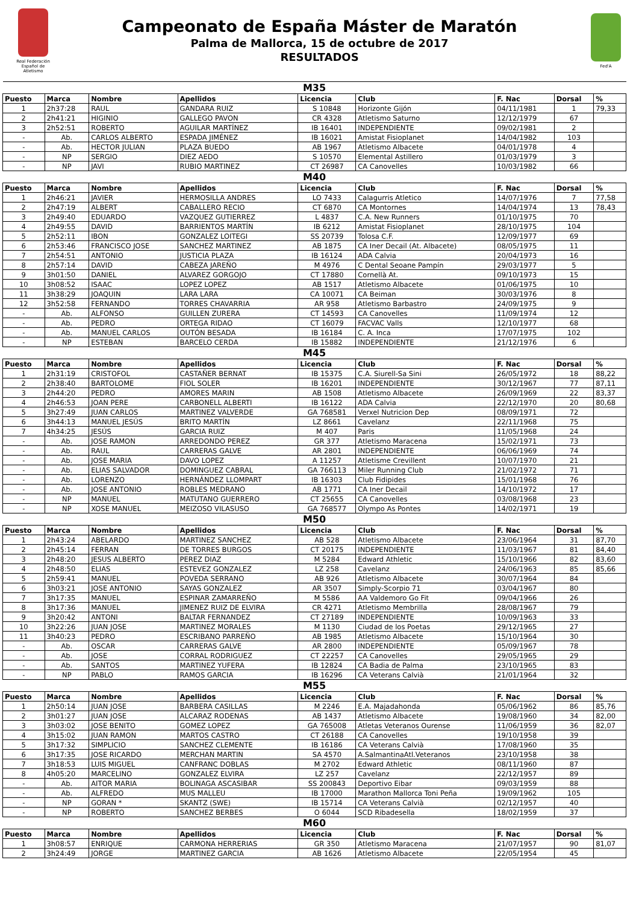Real Federación Español de Atletismo
Campeonato de España Máster de Maratón
Palma de Mallorca, 15 de octubre de 2017
RESULTADOS
Fed'A
| M35 | | | | | | | | |
| Puesto | Marca | Nombre | Apellidos | Licencia | Club | F. Nac | Dorsal | % |
| 1 | 2h37:28 | RAUL | GANDARA RUIZ | S 10848 | Horizonte Gijón | 04/11/1981 | 1 | 79,33 |
| 2 | 2h41:21 | HIGINIO | GALLEGO PAVON | CR 4328 | Atletismo Saturno | 12/12/1979 | 67 | |
| 3 | 2h52:51 | ROBERTO | AGUILAR MARTÍNEZ | IB 16401 | INDEPENDIENTE | 09/02/1981 | 2 | |
| - | Ab. | CARLOS ALBERTO | ESPADA JIMÉNEZ | IB 16021 | Amistat Fisioplanet | 14/04/1982 | 103 | |
| - | Ab. | HECTOR JULIAN | PLAZA BUEDO | AB 1967 | Atletismo Albacete | 04/01/1978 | 4 | |
| - | NP | SERGIO | DIEZ AEDO | S 10570 | Elemental Astillero | 01/03/1979 | 3 | |
| - | NP | JAVI | RUBIO MARTINEZ | CT 26987 | CA Canovelles | 10/03/1982 | 66 | |
| M40 | | | | | | | | |
| Puesto | Marca | Nombre | Apellidos | Licencia | Club | F. Nac | Dorsal | % |
| 1 | 2h46:21 | JAVIER | HERMOSILLA ANDRES | LO 7433 | Calagurris Atletico | 14/07/1976 | 7 | 77,58 |
| 2 | 2h47:19 | ALBERT | CABALLERO RECIO | CT 6870 | CA Montornes | 14/04/1974 | 13 | 78,43 |
| 3 | 2h49:40 | EDUARDO | VAZQUEZ GUTIERREZ | L 4837 | C.A. New Runners | 01/10/1975 | 70 | |
| 4 | 2h49:55 | DAVID | BARRIENTOS MARTÍN | IB 6212 | Amistat Fisioplanet | 28/10/1975 | 104 | |
| 5 | 2h52:11 | IBON | GONZALEZ LOITEGI | SS 20739 | Tolosa C.F. | 12/09/1977 | 69 | |
| 6 | 2h53:46 | FRANCISCO JOSE | SANCHEZ MARTINEZ | AB 1875 | CA Iner Decail (At. Albacete) | 08/05/1975 | 11 | |
| 7 | 2h54:51 | ANTONIO | JUSTICIA PLAZA | IB 16124 | ADA Calvia | 20/04/1973 | 16 | |
| 8 | 2h57:14 | DAVID | CABEZA JAREÑO | M 4976 | C Dental Seoane Pampín | 29/03/1977 | 5 | |
| 9 | 3h01:50 | DANIEL | ALVAREZ GORGOJO | CT 17880 | Cornellà At. | 09/10/1973 | 15 | |
| 10 | 3h08:52 | ISAAC | LOPEZ LOPEZ | AB 1517 | Atletismo Albacete | 01/06/1975 | 10 | |
| 11 | 3h38:29 | JOAQUIN | LARA LARA | CA 10071 | CA Beiman | 30/03/1976 | 8 | |
| 12 | 3h52:58 | FERNANDO | TORRES CHAVARRIA | AR 958 | Atletismo Barbastro | 24/09/1975 | 9 | |
| - | Ab. | ALFONSO | GUILLEN ZURERA | CT 14593 | CA Canovelles | 11/09/1974 | 12 | |
| - | Ab. | PEDRO | ORTEGA RIDAO | CT 16079 | FACVAC Valls | 12/10/1977 | 68 | |
| - | Ab. | MANUEL CARLOS | OUTÓN BESADA | IB 16184 | C. A. Inca | 17/07/1975 | 102 | |
| - | NP | ESTEBAN | BARCELO CERDA | IB 15882 | INDEPENDIENTE | 21/12/1976 | 6 | |
| M45 | | | | | | | | |
| Puesto | Marca | Nombre | Apellidos | Licencia | Club | F. Nac | Dorsal | % |
| 1 | 2h31:19 | CRISTOFOL | CASTAÑER BERNAT | IB 15375 | C.A. Siurell-Sa Sini | 26/05/1972 | 18 | 88,22 |
| 2 | 2h38:40 | BARTOLOME | FIOL SOLER | IB 16201 | INDEPENDIENTE | 30/12/1967 | 77 | 87,11 |
| 3 | 2h44:20 | PEDRO | AMORES MARIN | AB 1508 | Atletismo Albacete | 26/09/1969 | 22 | 83,37 |
| 4 | 2h46:53 | JOAN PERE | CARBONELL ALBERTI | IB 16122 | ADA Calvia | 22/12/1970 | 20 | 80,68 |
| 5 | 3h27:49 | JUAN CARLOS | MARTINEZ VALVERDE | GA 768581 | Verxel Nutricion Dep | 08/09/1971 | 72 | |
| 6 | 3h44:13 | MANUEL JESÚS | BRITO MARTÍN | LZ 8661 | Cavelanz | 22/11/1968 | 75 | |
| 7 | 4h34:25 | JESÚS | GARCIA RUIZ | M 407 | Paris | 11/05/1968 | 24 | |
| - | Ab. | JOSE RAMON | ARREDONDO PEREZ | GR 377 | Atletismo Maracena | 15/02/1971 | 73 | |
| - | Ab. | RAUL | CARRERAS GALVE | AR 2801 | INDEPENDIENTE | 06/06/1969 | 74 | |
| - | Ab. | JOSE MARIA | DAVO LOPEZ | A 11257 | Atletisme Crevillent | 10/07/1970 | 21 | |
| - | Ab. | ELIAS SALVADOR | DOMINGUEZ CABRAL | GA 766113 | Miler Running Club | 21/02/1972 | 71 | |
| - | Ab. | LORENZO | HERNÁNDEZ LLOMPART | IB 16303 | Club Fidipides | 15/01/1968 | 76 | |
| - | Ab. | JOSE ANTONIO | ROBLES MEDRANO | AB 1771 | CA Iner Decail | 14/10/1972 | 17 | |
| - | NP | MANUEL | MATUTANO GUERRERO | CT 25655 | CA Canovelles | 03/08/1968 | 23 | |
| - | NP | XOSE MANUEL | MEIZOSO VILASUSO | GA 768577 | Olympo As Pontes | 14/02/1971 | 19 | |
| M50 | | | | | | | | |
| Puesto | Marca | Nombre | Apellidos | Licencia | Club | F. Nac | Dorsal | % |
| 1 | 2h43:24 | ABELARDO | MARTINEZ SANCHEZ | AB 528 | Atletismo Albacete | 23/06/1964 | 31 | 87,70 |
| 2 | 2h45:14 | FERRAN | DE TORRES BURGOS | CT 20175 | INDEPENDIENTE | 11/03/1967 | 81 | 84,40 |
| 3 | 2h48:20 | JESUS ALBERTO | PEREZ DIAZ | M 5284 | Edward Athletic | 15/10/1966 | 82 | 83,60 |
| 4 | 2h48:50 | ELIAS | ESTEVEZ GONZALEZ | LZ 258 | Cavelanz | 24/06/1963 | 85 | 85,66 |
| 5 | 2h59:41 | MANUEL | POVEDA SERRANO | AB 926 | Atletismo Albacete | 30/07/1964 | 84 | |
| 6 | 3h03:21 | JOSE ANTONIO | SAYAS GONZALEZ | AR 3507 | Simply-Scorpio 71 | 03/04/1967 | 80 | |
| 7 | 3h17:35 | MANUEL | ESPINAR ZAMARREÑO | M 5586 | AA Valdemoro Go Fit | 09/04/1966 | 26 | |
| 8 | 3h17:36 | MANUEL | JIMENEZ RUIZ DE ELVIRA | CR 4271 | Atletismo Membrilla | 28/08/1967 | 79 | |
| 9 | 3h20:42 | ANTONI | BALTAR FERNANDEZ | CT 27189 | INDEPENDIENTE | 10/09/1963 | 33 | |
| 10 | 3h22:26 | JUAN JOSE | MARTINEZ MORALES | M 1130 | Ciudad de los Poetas | 29/12/1965 | 27 | |
| 11 | 3h40:23 | PEDRO | ESCRIBANO PARREÑO | AB 1985 | Atletismo Albacete | 15/10/1964 | 30 | |
| - | Ab. | OSCAR | CARRERAS GALVE | AR 2800 | INDEPENDIENTE | 05/09/1967 | 78 | |
| - | Ab. | JOSE | CORRAL RODRIGUEZ | CT 22257 | CA Canovelles | 29/05/1965 | 29 | |
| - | Ab. | SANTOS | MARTINEZ YUFERA | IB 12824 | CA Badia de Palma | 23/10/1965 | 83 | |
| - | NP | PABLO | RAMOS GARCIA | IB 16296 | CA Veterans Calvià | 21/01/1964 | 32 | |
| M55 | | | | | | | | |
| Puesto | Marca | Nombre | Apellidos | Licencia | Club | F. Nac | Dorsal | % |
| 1 | 2h50:14 | JUAN JOSE | BARBERA CASILLAS | M 2246 | E.A. Majadahonda | 05/06/1962 | 86 | 85,76 |
| 2 | 3h01:27 | JUAN JOSE | ALCARAZ RODENAS | AB 1437 | Atletismo Albacete | 19/08/1960 | 34 | 82,00 |
| 3 | 3h03:02 | JOSE BENITO | GOMEZ LOPEZ | GA 765008 | Atletas Veteranos Ourense | 11/06/1959 | 36 | 82,07 |
| 4 | 3h15:02 | JUAN RAMON | MARTOS CASTRO | CT 26188 | CA Canovelles | 19/10/1958 | 39 | |
| 5 | 3h17:32 | SIMPLICIO | SANCHEZ CLEMENTE | IB 16186 | CA Veterans Calvià | 17/08/1960 | 35 | |
| 6 | 3h17:35 | JOSE RICARDO | MERCHAN MARTIN | SA 4570 | A.SalmantinaAtl.Veteranos | 23/10/1958 | 38 | |
| 7 | 3h18:53 | LUIS MIGUEL | CANFRANC DOBLAS | M 2702 | Edward Athletic | 08/11/1960 | 87 | |
| 8 | 4h05:20 | MARCELINO | GONZALEZ ELVIRA | LZ 257 | Cavelanz | 22/12/1957 | 89 | |
| - | Ab. | AITOR MARIA | BOLINAGA ASCASIBAR | SS 200843 | Deportivo Eibar | 09/03/1959 | 88 | |
| - | Ab. | ALFREDO | MUS MALLEU | IB 17000 | Marathon Mallorca Toni Peña | 19/09/1962 | 105 | |
| - | NP | GORAN * | SKANTZ (SWE) | IB 15714 | CA Veterans Calvià | 02/12/1957 | 40 | |
| - | NP | ROBERTO | SANCHEZ BERBES | O 6044 | SCD Ribadesella | 18/02/1959 | 37 | |
| M60 | | | | | | | | |
| Puesto | Marca | Nombre | Apellidos | Licencia | Club | F. Nac | Dorsal | % |
| 1 | 3h08:57 | ENRIQUE | CARMONA HERRERIAS | GR 350 | Atletismo Maracena | 21/07/1957 | 90 | 81,07 |
| 2 | 3h24:49 | JORGE | MARTINEZ GARCIA | AB 1626 | Atletismo Albacete | 22/05/1954 | 45 | |